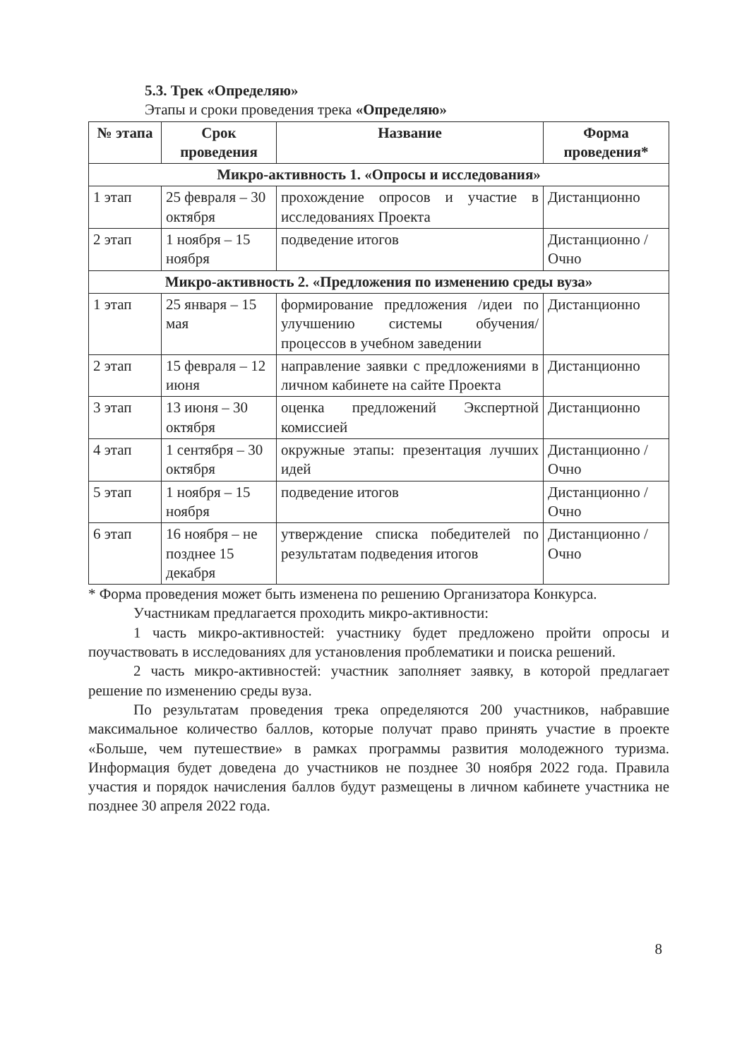5.3. Трек «Определяю»
Этапы и сроки проведения трека «Определяю»
| № этапа | Срок проведения | Название | Форма проведения* |
| --- | --- | --- | --- |
| Микро-активность 1. «Опросы и исследования» | | | |
| 1 этап | 25 февраля – 30 октября | прохождение опросов и участие в исследованиях Проекта | Дистанционно |
| 2 этап | 1 ноября – 15 ноября | подведение итогов | Дистанционно /Очно |
| Микро-активность 2. «Предложения по изменению среды вуза» | | | |
| 1 этап | 25 января – 15 мая | формирование предложения /идеи по улучшению системы обучения/процессов в учебном заведении | Дистанционно |
| 2 этап | 15 февраля – 12 июня | направление заявки с предложениями в личном кабинете на сайте Проекта | Дистанционно |
| 3 этап | 13 июня – 30 октября | оценка предложений Экспертной комиссией | Дистанционно |
| 4 этап | 1 сентября – 30 октября | окружные этапы: презентация лучших идей | Дистанционно /Очно |
| 5 этап | 1 ноября – 15 ноября | подведение итогов | Дистанционно /Очно |
| 6 этап | 16 ноября – не позднее 15 декабря | утверждение списка победителей по результатам подведения итогов | Дистанционно /Очно |
* Форма проведения может быть изменена по решению Организатора Конкурса.
Участникам предлагается проходить микро-активности:
1 часть микро-активностей: участнику будет предложено пройти опросы и поучаствовать в исследованиях для установления проблематики и поиска решений.
2 часть микро-активностей: участник заполняет заявку, в которой предлагает решение по изменению среды вуза.
По результатам проведения трека определяются 200 участников, набравшие максимальное количество баллов, которые получат право принять участие в проекте «Больше, чем путешествие» в рамках программы развития молодежного туризма. Информация будет доведена до участников не позднее 30 ноября 2022 года. Правила участия и порядок начисления баллов будут размещены в личном кабинете участника не позднее 30 апреля 2022 года.
8